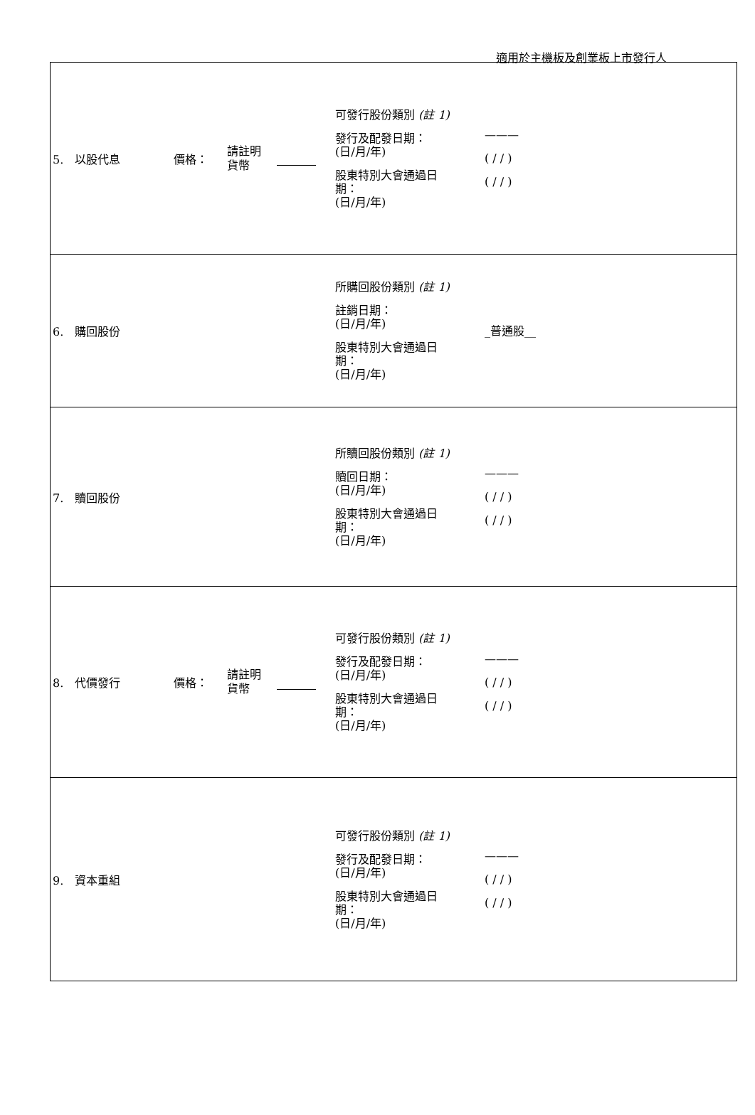適用於主機板及創業板上市發行人
| 5. 以股代息 價格： 請註明 貨幣 可發行股份類別 (註 1) 發行及配發日期： (日/月/年) 股東特別大會通過日 期： (日/月/年) ——— ( / / ) ( / / ) |
| 6. 購回股份 所購回股份類別 (註 1) 註銷日期： (日/月/年) 股東特別大會通過日 期： (日/月/年) _普通股__ |
| 7. 贖回股份 所贖回股份類別 (註 1) 贖回日期： (日/月/年) 股東特別大會通過日 期： (日/月/年) ——— ( / / ) ( / / ) |
| 8. 代價發行 價格： 請註明 貨幣 可發行股份類別 (註 1) 發行及配發日期： (日/月/年) 股東特別大會通過日 期： (日/月/年) ——— ( / / ) ( / / ) |
| 9. 資本重組 可發行股份類別 (註 1) 發行及配發日期： (日/月/年) 股東特別大會通過日 期： (日/月/年) ——— ( / / ) ( / / ) |